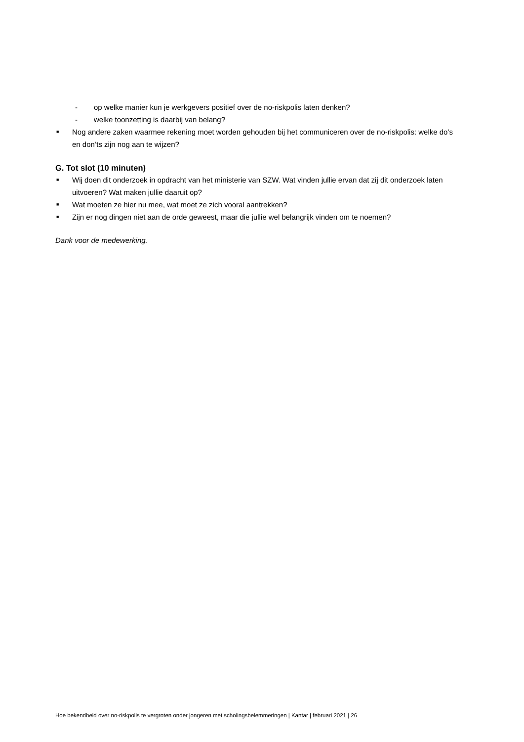- op welke manier kun je werkgevers positief over de no-riskpolis laten denken?
- welke toonzetting is daarbij van belang?
■ Nog andere zaken waarmee rekening moet worden gehouden bij het communiceren over de no-riskpolis: welke do’s en don’ts zijn nog aan te wijzen?
G. Tot slot (10 minuten)
■ Wij doen dit onderzoek in opdracht van het ministerie van SZW. Wat vinden jullie ervan dat zij dit onderzoek laten uitvoeren? Wat maken jullie daaruit op?
■ Wat moeten ze hier nu mee, wat moet ze zich vooral aantrekken?
■ Zijn er nog dingen niet aan de orde geweest, maar die jullie wel belangrijk vinden om te noemen?
Dank voor de medewerking.
Hoe bekendheid over no-riskpolis te vergroten onder jongeren met scholingsbelemmeringen | Kantar | februari 2021 | 26